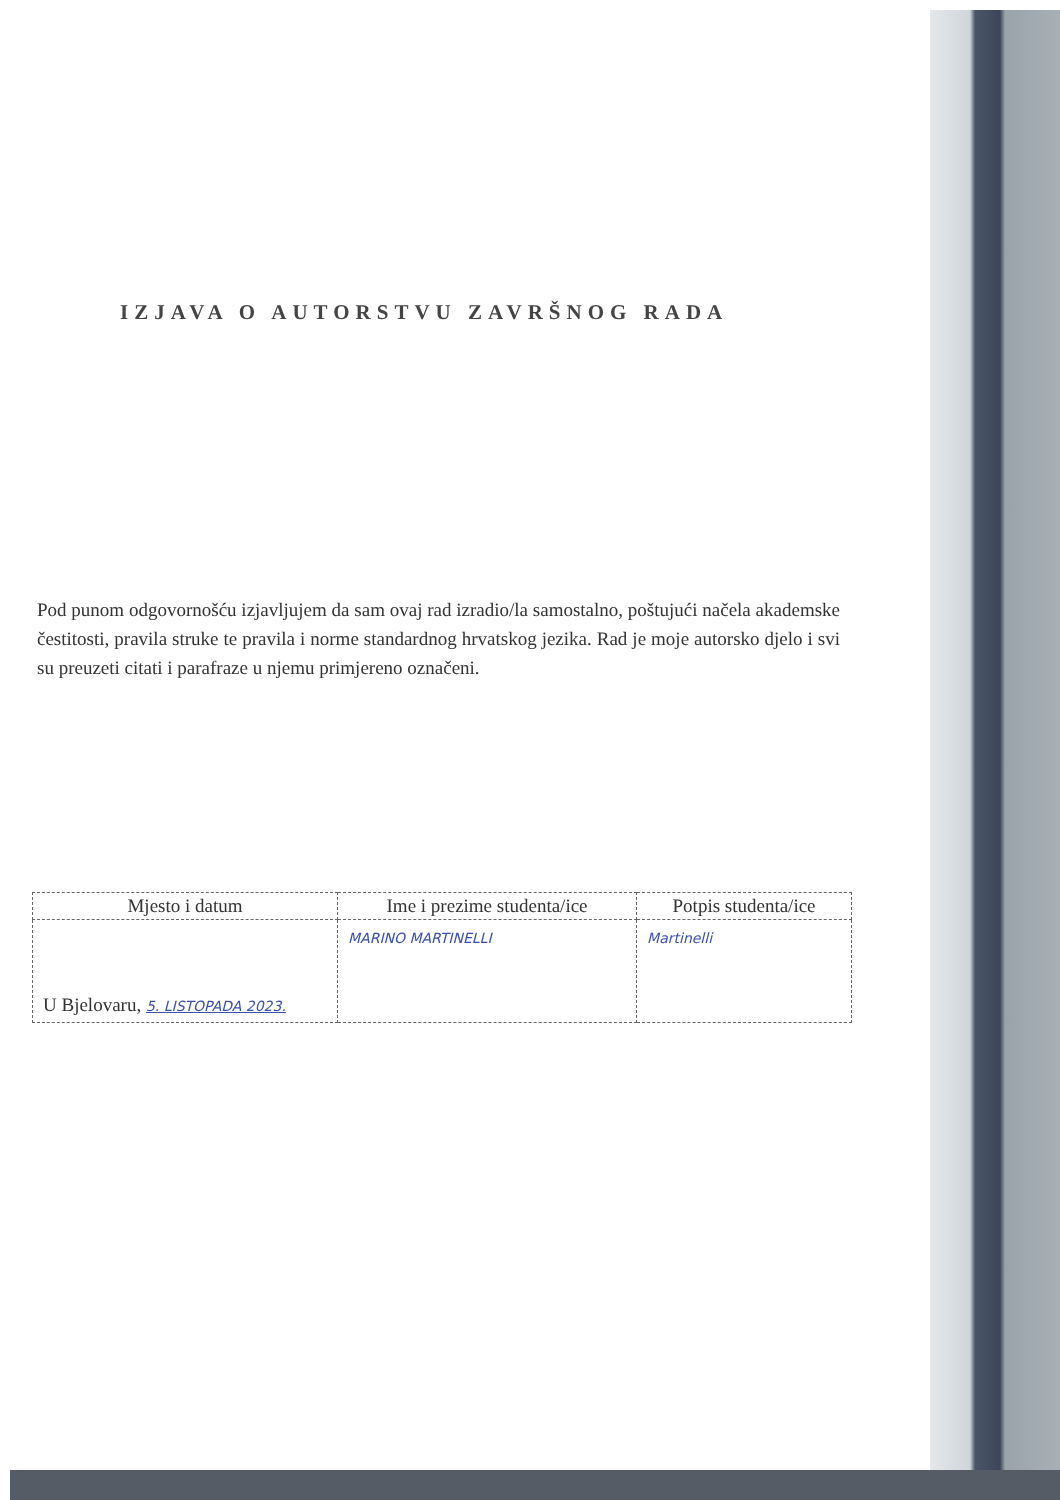IZJAVA O AUTORSTVU ZAVRŠNOG RADA
Pod punom odgovornošću izjavljujem da sam ovaj rad izradio/la samostalno, poštujući načela akademske čestitosti, pravila struke te pravila i norme standardnog hrvatskog jezika. Rad je moje autorsko djelo i svi su preuzeti citati i parafraze u njemu primjereno označeni.
| Mjesto i datum | Ime i prezime studenta/ice | Potpis studenta/ice |
| --- | --- | --- |
| U Bjelovaru, 5. LISTOPADA 2023. | MARINO MARTINELLI | Martinelli |